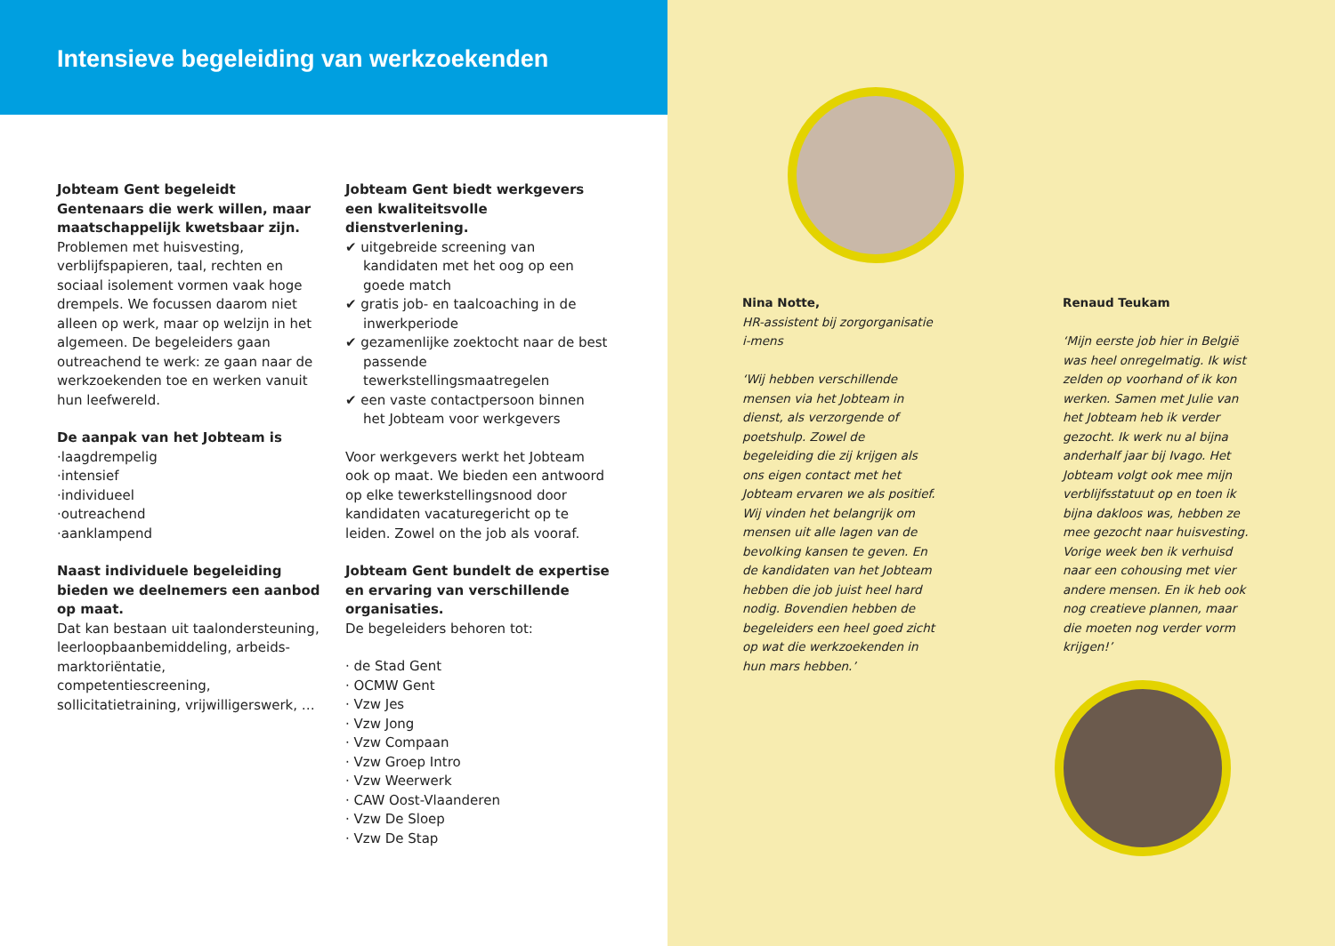Intensieve begeleiding van werkzoekenden
Jobteam Gent begeleidt Gentenaars die werk willen, maar maatschappelijk kwetsbaar zijn.
Problemen met huisvesting, verblijfspapieren, taal, rechten en sociaal isolement vormen vaak hoge drempels. We focussen daarom niet alleen op werk, maar op welzijn in het algemeen. De begeleiders gaan outreachend te werk: ze gaan naar de werkzoekenden toe en werken vanuit hun leefwereld.
De aanpak van het Jobteam is
·laagdrempelig
·intensief
·individueel
·outreachend
·aanklampend
Naast individuele begeleiding bieden we deelnemers een aanbod op maat.
Dat kan bestaan uit taalondersteuning, leerloopbaanbemiddeling, arbeids-marktoriëntatie, competentiescreening, sollicitatietraining, vrijwilligerswerk, …
Jobteam Gent biedt werkgevers een kwaliteitsvolle dienstverlening.
✔ uitgebreide screening van kandidaten met het oog op een goede match
✔ gratis job- en taalcoaching in de inwerkperiode
✔ gezamenlijke zoektocht naar de best passende tewerkstellingsmaatregelen
✔ een vaste contactpersoon binnen het Jobteam voor werkgevers
Voor werkgevers werkt het Jobteam ook op maat. We bieden een antwoord op elke tewerkstellingsnood door kandidaten vacaturegericht op te leiden. Zowel on the job als vooraf.
Jobteam Gent bundelt de expertise en ervaring van verschillende organisaties.
De begeleiders behoren tot:
· de Stad Gent
· OCMW Gent
· Vzw Jes
· Vzw Jong
· Vzw Compaan
· Vzw Groep Intro
· Vzw Weerwerk
· CAW Oost-Vlaanderen
· Vzw De Sloep
· Vzw De Stap
Nina Notte,
HR-assistent bij zorgorganisatie i-mens
‘Wij hebben verschillende mensen via het Jobteam in dienst, als verzorgende of poetshulp. Zowel de begeleiding die zij krijgen als ons eigen contact met het Jobteam ervaren we als positief. Wij vinden het belangrijk om mensen uit alle lagen van de bevolking kansen te geven. En de kandidaten van het Jobteam hebben die job juist heel hard nodig. Bovendien hebben de begeleiders een heel goed zicht op wat die werkzoekenden in hun mars hebben.’
Renaud Teukam
‘Mijn eerste job hier in België was heel onregelmatig. Ik wist zelden op voorhand of ik kon werken. Samen met Julie van het Jobteam heb ik verder gezocht. Ik werk nu al bijna anderhalf jaar bij Ivago. Het Jobteam volgt ook mee mijn verblijfsstatuut op en toen ik bijna dakloos was, hebben ze mee gezocht naar huisvesting. Vorige week ben ik verhuisd naar een cohousing met vier andere mensen. En ik heb ook nog creatieve plannen, maar die moeten nog verder vorm krijgen!’